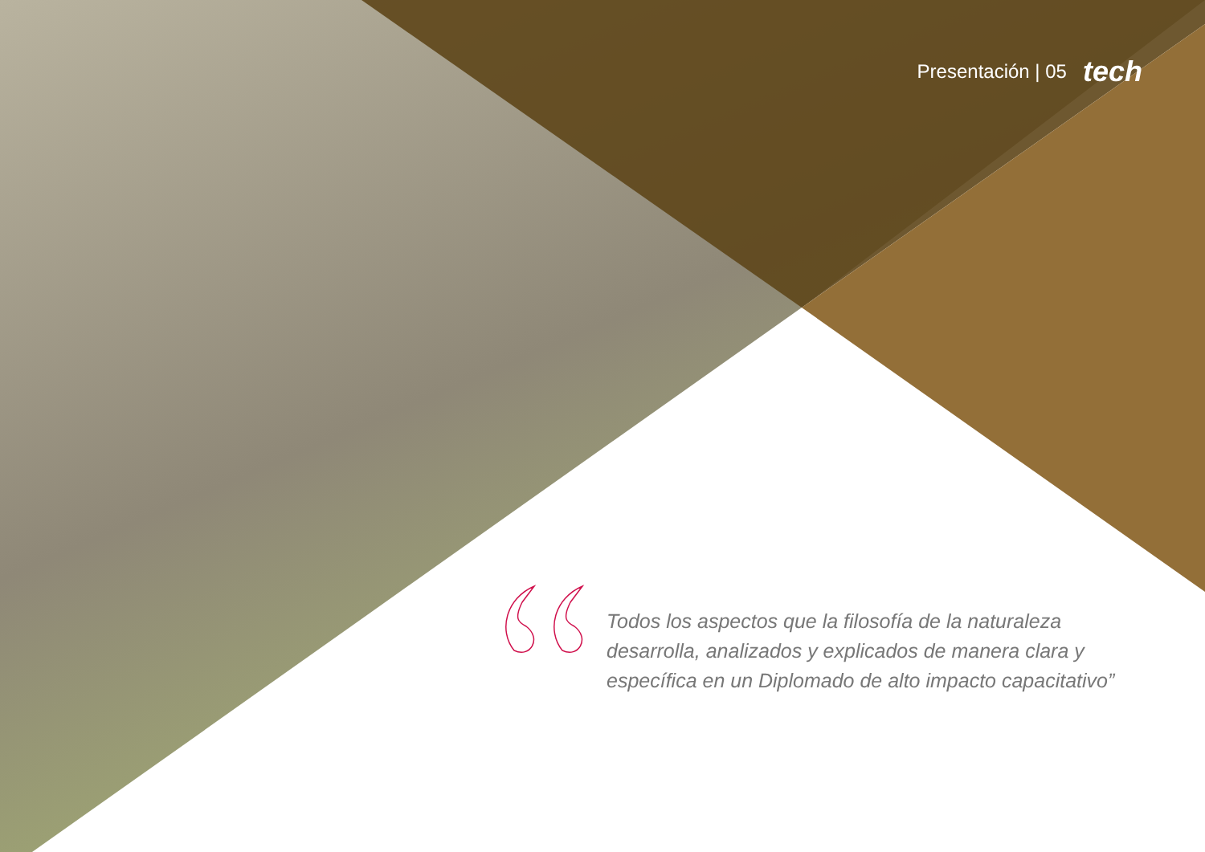Presentación | 05 tech
Todos los aspectos que la filosofía de la naturaleza desarrolla, analizados y explicados de manera clara y específica en un Diplomado de alto impacto capacitativo”